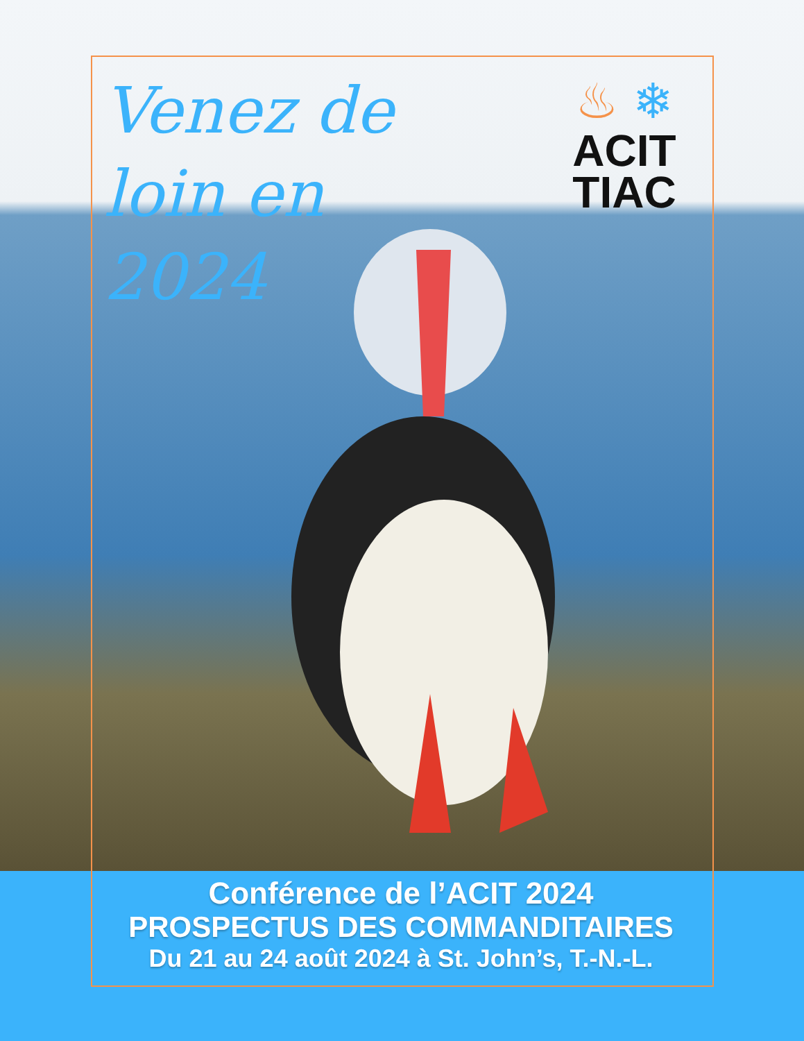Venez de
loin en
2024
♨ ❄
ACIT
TIAC
Conférence de l’ACIT 2024
PROSPECTUS DES COMMANDITAIRES
Du 21 au 24 août 2024 à St. John’s, T.-N.-L.